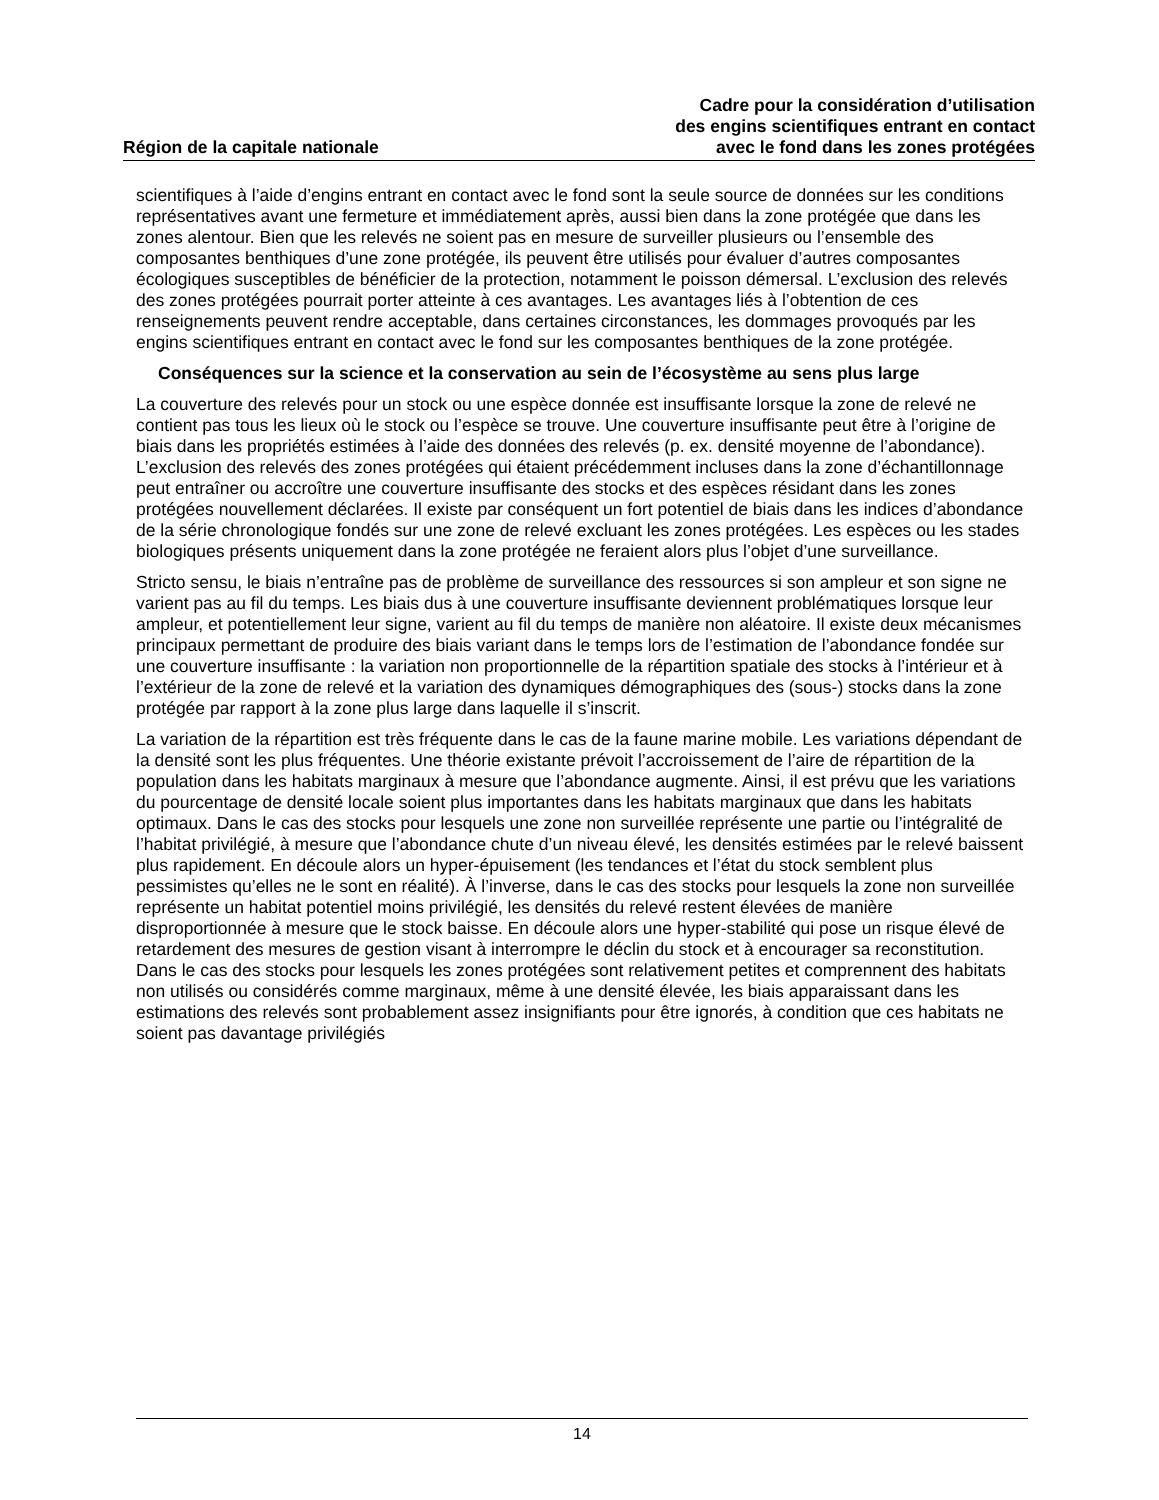Région de la capitale nationale
Cadre pour la considération d’utilisation
des engins scientifiques entrant en contact
avec le fond dans les zones protégées
scientifiques à l’aide d’engins entrant en contact avec le fond sont la seule source de données sur les conditions représentatives avant une fermeture et immédiatement après, aussi bien dans la zone protégée que dans les zones alentour. Bien que les relevés ne soient pas en mesure de surveiller plusieurs ou l’ensemble des composantes benthiques d’une zone protégée, ils peuvent être utilisés pour évaluer d’autres composantes écologiques susceptibles de bénéficier de la protection, notamment le poisson démersal. L’exclusion des relevés des zones protégées pourrait porter atteinte à ces avantages. Les avantages liés à l’obtention de ces renseignements peuvent rendre acceptable, dans certaines circonstances, les dommages provoqués par les engins scientifiques entrant en contact avec le fond sur les composantes benthiques de la zone protégée.
Conséquences sur la science et la conservation au sein de l’écosystème au sens plus large
La couverture des relevés pour un stock ou une espèce donnée est insuffisante lorsque la zone de relevé ne contient pas tous les lieux où le stock ou l’espèce se trouve. Une couverture insuffisante peut être à l’origine de biais dans les propriétés estimées à l’aide des données des relevés (p. ex. densité moyenne de l’abondance). L’exclusion des relevés des zones protégées qui étaient précédemment incluses dans la zone d’échantillonnage peut entraîner ou accroître une couverture insuffisante des stocks et des espèces résidant dans les zones protégées nouvellement déclarées. Il existe par conséquent un fort potentiel de biais dans les indices d’abondance de la série chronologique fondés sur une zone de relevé excluant les zones protégées. Les espèces ou les stades biologiques présents uniquement dans la zone protégée ne feraient alors plus l’objet d’une surveillance.
Stricto sensu, le biais n’entraîne pas de problème de surveillance des ressources si son ampleur et son signe ne varient pas au fil du temps. Les biais dus à une couverture insuffisante deviennent problématiques lorsque leur ampleur, et potentiellement leur signe, varient au fil du temps de manière non aléatoire. Il existe deux mécanismes principaux permettant de produire des biais variant dans le temps lors de l’estimation de l’abondance fondée sur une couverture insuffisante : la variation non proportionnelle de la répartition spatiale des stocks à l’intérieur et à l’extérieur de la zone de relevé et la variation des dynamiques démographiques des (sous-) stocks dans la zone protégée par rapport à la zone plus large dans laquelle il s’inscrit.
La variation de la répartition est très fréquente dans le cas de la faune marine mobile. Les variations dépendant de la densité sont les plus fréquentes. Une théorie existante prévoit l’accroissement de l’aire de répartition de la population dans les habitats marginaux à mesure que l’abondance augmente. Ainsi, il est prévu que les variations du pourcentage de densité locale soient plus importantes dans les habitats marginaux que dans les habitats optimaux. Dans le cas des stocks pour lesquels une zone non surveillée représente une partie ou l’intégralité de l’habitat privilégié, à mesure que l’abondance chute d’un niveau élevé, les densités estimées par le relevé baissent plus rapidement. En découle alors un hyper-épuisement (les tendances et l’état du stock semblent plus pessimistes qu’elles ne le sont en réalité). À l’inverse, dans le cas des stocks pour lesquels la zone non surveillée représente un habitat potentiel moins privilégié, les densités du relevé restent élevées de manière disproportionnée à mesure que le stock baisse. En découle alors une hyper-stabilité qui pose un risque élevé de retardement des mesures de gestion visant à interrompre le déclin du stock et à encourager sa reconstitution. Dans le cas des stocks pour lesquels les zones protégées sont relativement petites et comprennent des habitats non utilisés ou considérés comme marginaux, même à une densité élevée, les biais apparaissant dans les estimations des relevés sont probablement assez insignifiants pour être ignorés, à condition que ces habitats ne soient pas davantage privilégiés
14